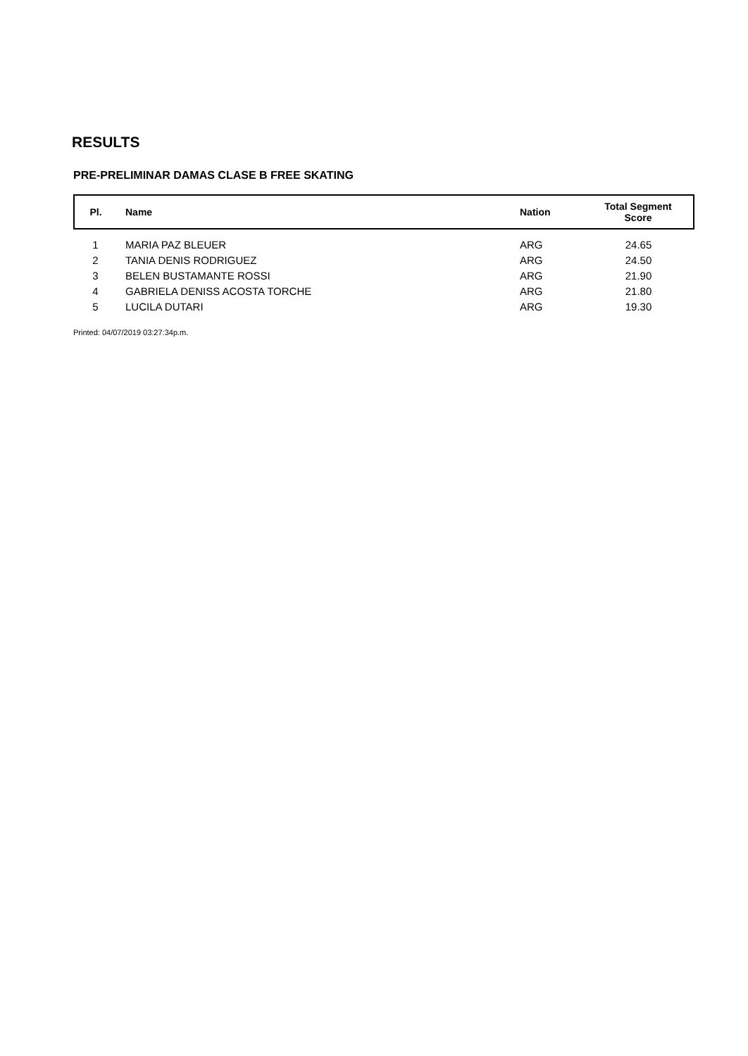RESULTS
PRE-PRELIMINAR DAMAS CLASE B FREE SKATING
| Pl. | Name | Nation | Total Segment Score |
| --- | --- | --- | --- |
| 1 | MARIA PAZ BLEUER | ARG | 24.65 |
| 2 | TANIA DENIS RODRIGUEZ | ARG | 24.50 |
| 3 | BELEN BUSTAMANTE ROSSI | ARG | 21.90 |
| 4 | GABRIELA DENISS ACOSTA TORCHE | ARG | 21.80 |
| 5 | LUCILA DUTARI | ARG | 19.30 |
Printed: 04/07/2019 03:27:34p.m.